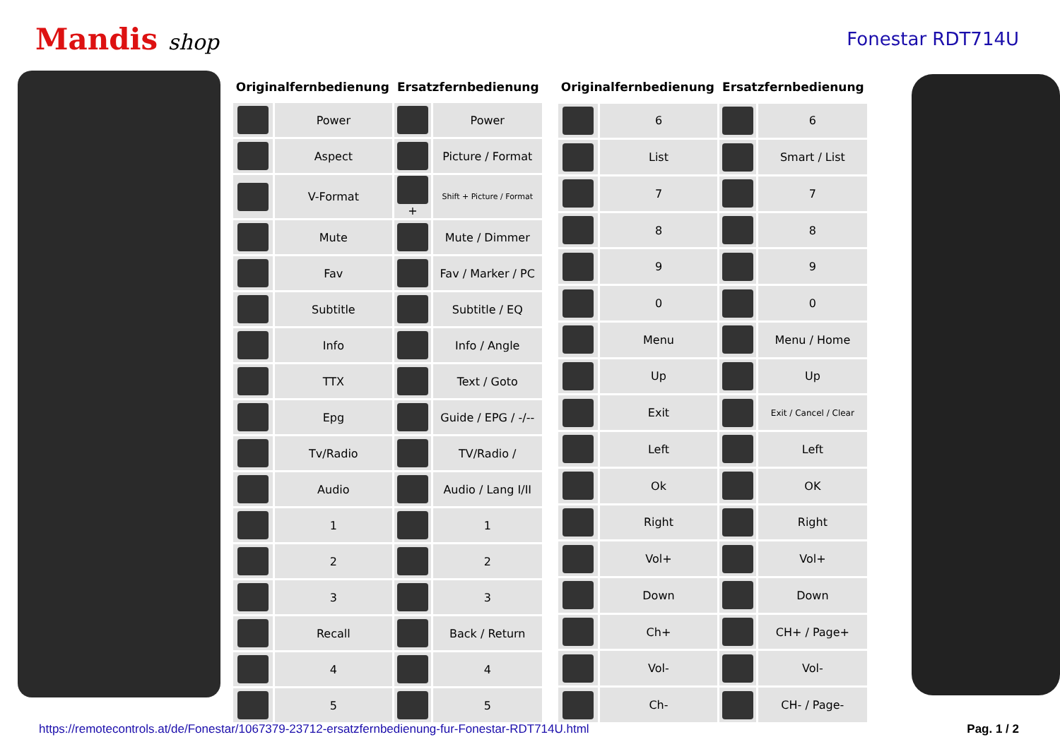Mandis shop
Fonestar RDT714U
| Originalfernbedienung | | Ersatzfernbedienung | |
| --- | --- | --- | --- |
| | Power | | Power |
| | Aspect | | Picture / Format |
| | V-Format | + | Shift + Picture / Format |
| | Mute | | Mute / Dimmer |
| | Fav | | Fav / Marker / PC |
| | Subtitle | | Subtitle / EQ |
| | Info | | Info / Angle |
| | TTX | | Text / Goto |
| | Epg | | Guide / EPG / -/-- |
| | Tv/Radio | | TV/Radio / |
| | Audio | | Audio / Lang I/II |
| | 1 | | 1 |
| | 2 | | 2 |
| | 3 | | 3 |
| | Recall | | Back / Return |
| | 4 | | 4 |
| | 5 | | 5 |
| Originalfernbedienung | | Ersatzfernbedienung | |
| --- | --- | --- | --- |
| | 6 | | 6 |
| | List | | Smart / List |
| | 7 | | 7 |
| | 8 | | 8 |
| | 9 | | 9 |
| | 0 | | 0 |
| | Menu | | Menu / Home |
| | Up | | Up |
| | Exit | | Exit / Cancel / Clear |
| | Left | | Left |
| | Ok | | OK |
| | Right | | Right |
| | Vol+ | | Vol+ |
| | Down | | Down |
| | Ch+ | | CH+ / Page+ |
| | Vol- | | Vol- |
| | Ch- | | CH- / Page- |
https://remotecontrols.at/de/Fonestar/1067379-23712-ersatzfernbedienung-fur-Fonestar-RDT714U.html Pag. 1 / 2